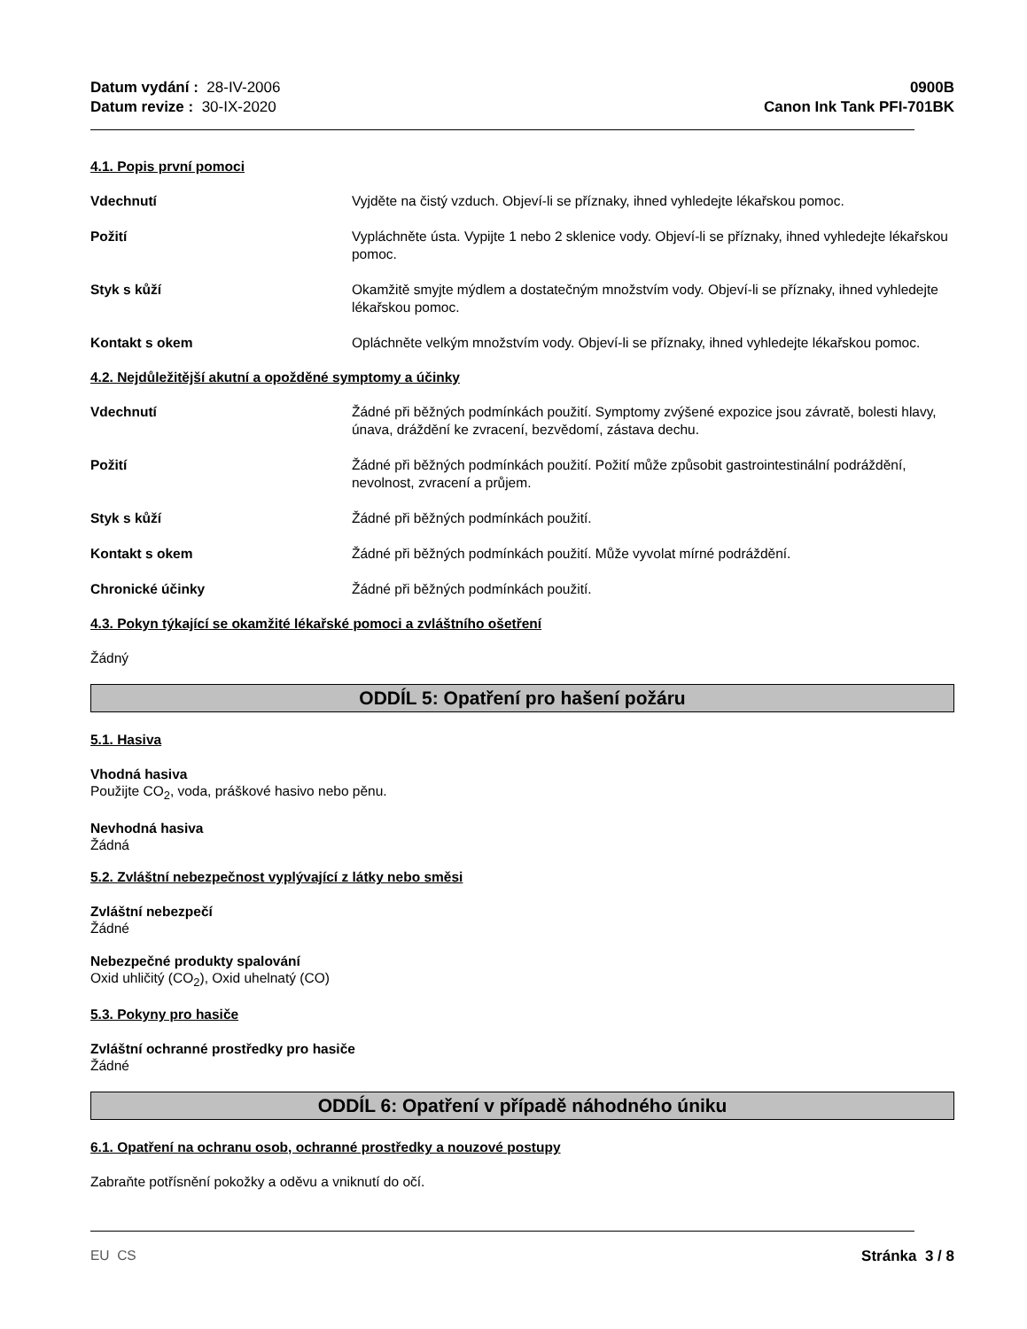Datum vydání : 28-IV-2006
Datum revize : 30-IX-2020
0900B
Canon Ink Tank PFI-701BK
4.1. Popis první pomoci
Vdechnutí Vyjděte na čistý vzduch. Objeví-li se příznaky, ihned vyhledejte lékařskou pomoc.
Požití Vypláchněte ústa. Vypijte 1 nebo 2 sklenice vody. Objeví-li se příznaky, ihned vyhledejte lékařskou pomoc.
Styk s kůží Okamžitě smyjte mýdlem a dostatečným množstvím vody. Objeví-li se příznaky, ihned vyhledejte lékařskou pomoc.
Kontakt s okem Opláchněte velkým množstvím vody. Objeví-li se příznaky, ihned vyhledejte lékařskou pomoc.
4.2. Nejdůležitější akutní a opožděné symptomy a účinky
Vdechnutí Žádné při běžných podmínkách použití. Symptomy zvýšené expozice jsou závratě, bolesti hlavy, únava, dráždění ke zvracení, bezvědomí, zástava dechu.
Požití Žádné při běžných podmínkách použití. Požití může způsobit gastrointestinální podráždění, nevolnost, zvracení a průjem.
Styk s kůží Žádné při běžných podmínkách použití.
Kontakt s okem Žádné při běžných podmínkách použití. Může vyvolat mírné podráždění.
Chronické účinky Žádné při běžných podmínkách použití.
4.3. Pokyn týkající se okamžité lékařské pomoci a zvláštního ošetření
Žádný
ODDÍL 5: Opatření pro hašení požáru
5.1. Hasiva
Vhodná hasiva
Použijte CO<sub>2</sub>, voda, práškové hasivo nebo pěnu.
Nevhodná hasiva
Žádná
5.2. Zvláštní nebezpečnost vyplývající z látky nebo směsi
Zvláštní nebezpečí
Žádné
Nebezpečné produkty spalování
Oxid uhličitý (CO<sub>2</sub>), Oxid uhelnatý (CO)
5.3. Pokyny pro hasiče
Zvláštní ochranné prostředky pro hasiče
Žádné
ODDÍL 6: Opatření v případě náhodného úniku
6.1. Opatření na ochranu osob, ochranné prostředky a nouzové postupy
Zabraňte potřísnění pokožky a oděvu a vniknutí do očí.
EU CS Stránka 3 / 8